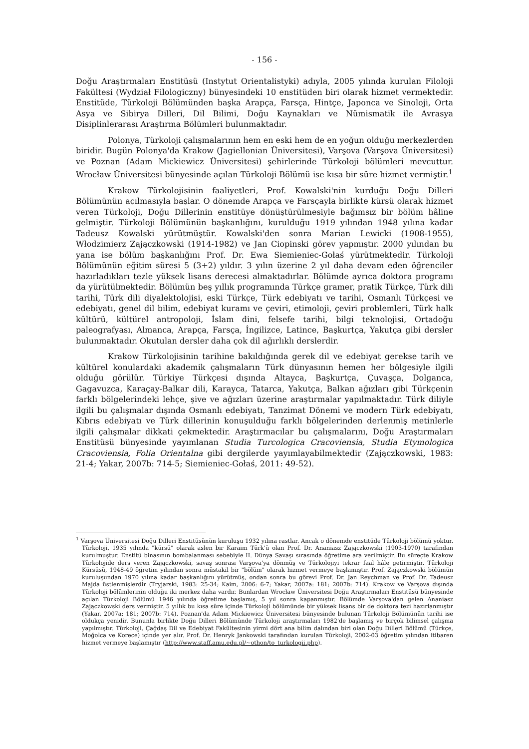- 156 -
Doğu Araştırmaları Enstitüsü (Instytut Orientalistyki) adıyla, 2005 yılında kurulan Filoloji Fakültesi (Wydział Filologiczny) bünyesindeki 10 enstitüden biri olarak hizmet vermektedir. Enstitüde, Türkoloji Bölümünden başka Arapça, Farsça, Hintçe, Japonca ve Sinoloji, Orta Asya ve Sibirya Dilleri, Dil Bilimi, Doğu Kaynakları ve Nümismatik ile Avrasya Disiplinlerarası Araştırma Bölümleri bulunmaktadır.
Polonya, Türkoloji çalışmalarının hem en eski hem de en yoğun olduğu merkezlerden biridir. Bugün Polonya'da Krakow (Jagiellonian Üniversitesi), Varşova (Varşova Üniversitesi) ve Poznan (Adam Mickiewicz Üniversitesi) şehirlerinde Türkoloji bölümleri mevcuttur. Wrocław Üniversitesi bünyesinde açılan Türkoloji Bölümü ise kısa bir süre hizmet vermiştir.<sup>1</sup>
Krakow Türkolojisinin faaliyetleri, Prof. Kowalski'nin kurduğu Doğu Dilleri Bölümünün açılmasıyla başlar. O dönemde Arapça ve Farsçayla birlikte kürsü olarak hizmet veren Türkoloji, Doğu Dillerinin enstitüye dönüştürülmesiyle bağımsız bir bölüm hâline gelmiştir. Türkoloji Bölümünün başkanlığını, kurulduğu 1919 yılından 1948 yılına kadar Tadeusz Kowalski yürütmüştür. Kowalski'den sonra Marian Lewicki (1908-1955), Włodzimierz Zajączkowski (1914-1982) ve Jan Ciopinski görev yapmıştır. 2000 yılından bu yana ise bölüm başkanlığını Prof. Dr. Ewa Siemieniec-Gołaś yürütmektedir. Türkoloji Bölümünün eğitim süresi 5 (3+2) yıldır. 3 yılın üzerine 2 yıl daha devam eden öğrenciler hazırladıkları tezle yüksek lisans derecesi almaktadırlar. Bölümde ayrıca doktora programı da yürütülmektedir. Bölümün beş yıllık programında Türkçe gramer, pratik Türkçe, Türk dili tarihi, Türk dili diyalektolojisi, eski Türkçe, Türk edebiyatı ve tarihi, Osmanlı Türkçesi ve edebiyatı, genel dil bilim, edebiyat kuramı ve çeviri, etimoloji, çeviri problemleri, Türk halk kültürü, kültürel antropoloji, İslam dini, felsefe tarihi, bilgi teknolojisi, Ortadoğu paleografyası, Almanca, Arapça, Farsça, İngilizce, Latince, Başkurtça, Yakutça gibi dersler bulunmaktadır. Okutulan dersler daha çok dil ağırlıklı derslerdir.
Krakow Türkolojisinin tarihine bakıldığında gerek dil ve edebiyat gerekse tarih ve kültürel konulardaki akademik çalışmaların Türk dünyasının hemen her bölgesiyle ilgili olduğu görülür. Türkiye Türkçesi dışında Altayca, Başkurtça, Çuvaşça, Dolganca, Gagavuzca, Karaçay-Balkar dili, Karayca, Tatarca, Yakutça, Balkan ağızları gibi Türkçenin farklı bölgelerindeki lehçe, şive ve ağızları üzerine araştırmalar yapılmaktadır. Türk diliyle ilgili bu çalışmalar dışında Osmanlı edebiyatı, Tanzimat Dönemi ve modern Türk edebiyatı, Kıbrıs edebiyatı ve Türk dillerinin konuşulduğu farklı bölgelerinden derlenmiş metinlerle ilgili çalışmalar dikkati çekmektedir. Araştırmacılar bu çalışmalarını, Doğu Araştırmaları Enstitüsü bünyesinde yayımlanan Studia Turcologica Cracoviensia, Studia Etymologica Cracoviensia, Folia Orientalna gibi dergilerde yayımlayabilmektedir (Zajączkowski, 1983: 21-4; Yakar, 2007b: 714-5; Siemieniec-Gołaś, 2011: 49-52).
<sup>1</sup> Varşova Üniversitesi Doğu Dilleri Enstitüsünün kuruluşu 1932 yılına rastlar. Ancak o dönemde enstitüde Türkoloji bölümü yoktur. Türkoloji, 1935 yılında "kürsü" olarak aslen bir Karaim Türk'ü olan Prof. Dr. Ananiasz Zajączkowski (1903-1970) tarafından kurulmuştur. Enstitü binasının bombalanması sebebiyle II. Dünya Savaşı sırasında öğretime ara verilmiştir. Bu süreçte Krakow Türkolojide ders veren Zajączkowski, savaş sonrası Varşova'ya dönmüş ve Türkolojiyi tekrar faal hâle getirmiştir. Türkoloji Kürsüsü, 1948-49 öğretim yılından sonra müstakil bir "bölüm" olarak hizmet vermeye başlamıştır. Prof. Zajączkowski bölümün kuruluşundan 1970 yılına kadar başkanlığını yürütmüş, ondan sonra bu görevi Prof. Dr. Jan Reychman ve Prof. Dr. Tadeusz Majda üstlenmişlerdir (Tryjarski, 1983: 25-34; Kaim, 2006: 6-7; Yakar, 2007a: 181; 2007b: 714). Krakow ve Varşova dışında Türkoloji bölümlerinin olduğu iki merkez daha vardır. Bunlardan Wrocław Üniversitesi Doğu Araştırmaları Enstitüsü bünyesinde açılan Türkoloji Bölümü 1946 yılında öğretime başlamış, 5 yıl sonra kapanmıştır. Bölümde Varşova'dan gelen Ananiasz Zajączkowski ders vermiştir. 5 yıllık bu kısa süre içinde Türkoloji bölümünde bir yüksek lisans bir de doktora tezi hazırlanmıştır (Yakar, 2007a: 181; 2007b: 714). Poznan'da Adam Mickiewicz Üniversitesi bünyesinde bulunan Türkoloji Bölümünün tarihi ise oldukça yenidir. Bununla birlikte Doğu Dilleri Bölümünde Türkoloji araştırmaları 1982'de başlamış ve birçok bilimsel çalışma yapılmıştır. Türkoloji, Çağdaş Dil ve Edebiyat Fakültesinin yirmi dört ana bilim dalından biri olan Doğu Dilleri Bölümü (Türkçe, Moğolca ve Korece) içinde yer alır. Prof. Dr. Henryk Jankowski tarafından kurulan Türkoloji, 2002-03 öğretim yılından itibaren hizmet vermeye başlamıştır (http://www.staff.amu.edu.pl/~othon/to_turkologii.php).